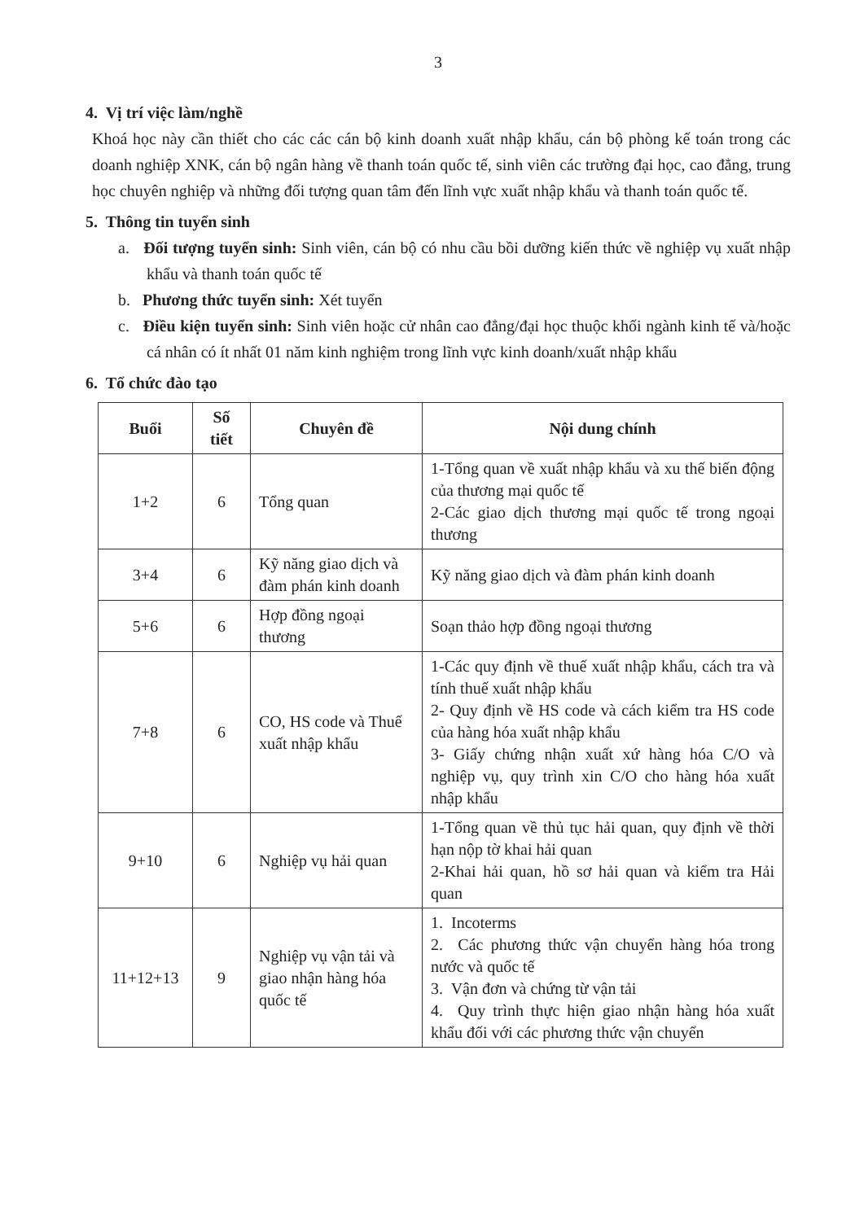3
4. Vị trí việc làm/nghề
Khoá học này cần thiết cho các các cán bộ kinh doanh xuất nhập khẩu, cán bộ phòng kế toán trong các doanh nghiệp XNK, cán bộ ngân hàng về thanh toán quốc tế, sinh viên các trường đại học, cao đẳng, trung học chuyên nghiệp và những đối tượng quan tâm đến lĩnh vực xuất nhập khẩu và thanh toán quốc tế.
5. Thông tin tuyển sinh
a. Đối tượng tuyển sinh: Sinh viên, cán bộ có nhu cầu bồi dưỡng kiến thức về nghiệp vụ xuất nhập khẩu và thanh toán quốc tế
b. Phương thức tuyển sinh: Xét tuyển
c. Điều kiện tuyển sinh: Sinh viên hoặc cử nhân cao đẳng/đại học thuộc khối ngành kinh tế và/hoặc cá nhân có ít nhất 01 năm kinh nghiệm trong lĩnh vực kinh doanh/xuất nhập khẩu
6. Tổ chức đào tạo
| Buổi | Số tiết | Chuyên đề | Nội dung chính |
| --- | --- | --- | --- |
| 1+2 | 6 | Tổng quan | 1-Tổng quan về xuất nhập khẩu và xu thế biến động của thương mại quốc tế 2-Các giao dịch thương mại quốc tế trong ngoại thương |
| 3+4 | 6 | Kỹ năng giao dịch và đàm phán kinh doanh | Kỹ năng giao dịch và đàm phán kinh doanh |
| 5+6 | 6 | Hợp đồng ngoại thương | Soạn thảo hợp đồng ngoại thương |
| 7+8 | 6 | CO, HS code và Thuế xuất nhập khẩu | 1-Các quy định về thuế xuất nhập khẩu, cách tra và tính thuế xuất nhập khẩu 2- Quy định về HS code và cách kiểm tra HS code của hàng hóa xuất nhập khẩu 3- Giấy chứng nhận xuất xứ hàng hóa C/O và nghiệp vụ, quy trình xin C/O cho hàng hóa xuất nhập khẩu |
| 9+10 | 6 | Nghiệp vụ hải quan | 1-Tổng quan về thủ tục hải quan, quy định về thời hạn nộp tờ khai hải quan 2-Khai hải quan, hồ sơ hải quan và kiểm tra Hải quan |
| 11+12+13 | 9 | Nghiệp vụ vận tải và giao nhận hàng hóa quốc tế | 1. Incoterms 2. Các phương thức vận chuyển hàng hóa trong nước và quốc tế 3. Vận đơn và chứng từ vận tải 4. Quy trình thực hiện giao nhận hàng hóa xuất khẩu đối với các phương thức vận chuyển |